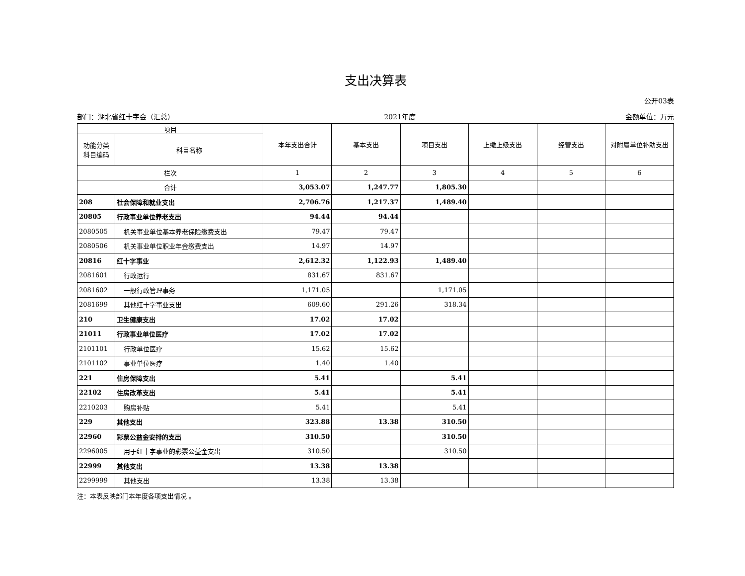支出决算表
公开03表
部门：湖北省红十字会（汇总） 2021年度 金额单位：万元
| 项目 | | 本年支出合计 | 基本支出 | 项目支出 | 上缴上级支出 | 经营支出 | 对附属单位补助支出 |
| --- | --- | --- | --- | --- | --- | --- | --- |
| 功能分类 科目编码 | 科目名称 | | | | | | |
| 栏次 | | 1 | 2 | 3 | 4 | 5 | 6 |
| 合计 | | 3,053.07 | 1,247.77 | 1,805.30 | | | |
| 208 | 社会保障和就业支出 | 2,706.76 | 1,217.37 | 1,489.40 | | | |
| 20805 | 行政事业单位养老支出 | 94.44 | 94.44 | | | | |
| 2080505 | 机关事业单位基本养老保险缴费支出 | 79.47 | 79.47 | | | | |
| 2080506 | 机关事业单位职业年金缴费支出 | 14.97 | 14.97 | | | | |
| 20816 | 红十字事业 | 2,612.32 | 1,122.93 | 1,489.40 | | | |
| 2081601 | 行政运行 | 831.67 | 831.67 | | | | |
| 2081602 | 一般行政管理事务 | 1,171.05 | | 1,171.05 | | | |
| 2081699 | 其他红十字事业支出 | 609.60 | 291.26 | 318.34 | | | |
| 210 | 卫生健康支出 | 17.02 | 17.02 | | | | |
| 21011 | 行政事业单位医疗 | 17.02 | 17.02 | | | | |
| 2101101 | 行政单位医疗 | 15.62 | 15.62 | | | | |
| 2101102 | 事业单位医疗 | 1.40 | 1.40 | | | | |
| 221 | 住房保障支出 | 5.41 | | 5.41 | | | |
| 22102 | 住房改革支出 | 5.41 | | 5.41 | | | |
| 2210203 | 购房补贴 | 5.41 | | 5.41 | | | |
| 229 | 其他支出 | 323.88 | 13.38 | 310.50 | | | |
| 22960 | 彩票公益金安排的支出 | 310.50 | | 310.50 | | | |
| 2296005 | 用于红十字事业的彩票公益金支出 | 310.50 | | 310.50 | | | |
| 22999 | 其他支出 | 13.38 | 13.38 | | | | |
| 2299999 | 其他支出 | 13.38 | 13.38 | | | | |
注：本表反映部门本年度各项支出情况 。